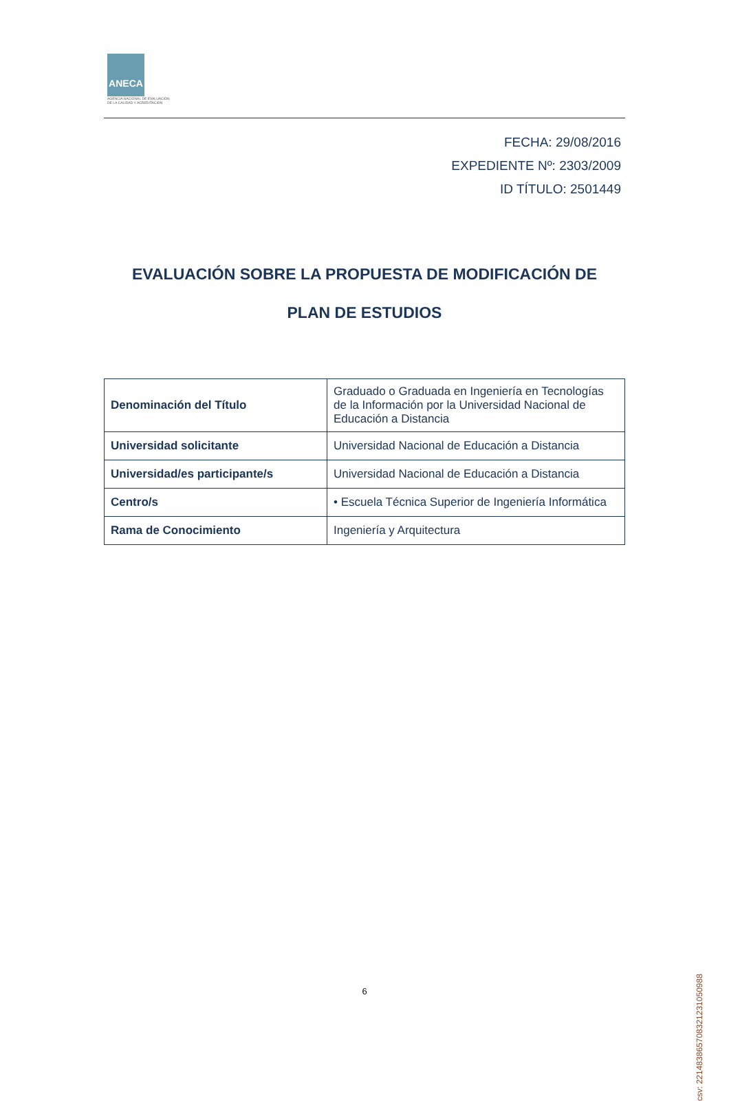ANECA
AGENCIA NACIONAL DE EVALUACIÓN
DE LA CALIDAD Y ACREDITACIÓN
FECHA: 29/08/2016
EXPEDIENTE Nº: 2303/2009
ID TÍTULO: 2501449
EVALUACIÓN SOBRE LA PROPUESTA DE MODIFICACIÓN DE
PLAN DE ESTUDIOS
| Denominación del Título | Graduado o Graduada en Ingeniería en Tecnologías de la Información por la Universidad Nacional de Educación a Distancia |
| Universidad solicitante | Universidad Nacional de Educación a Distancia |
| Universidad/es participante/s | Universidad Nacional de Educación a Distancia |
| Centro/s | • Escuela Técnica Superior de Ingeniería Informática |
| Rama de Conocimiento | Ingeniería y Arquitectura |
csv: 221483865708321231050988
6